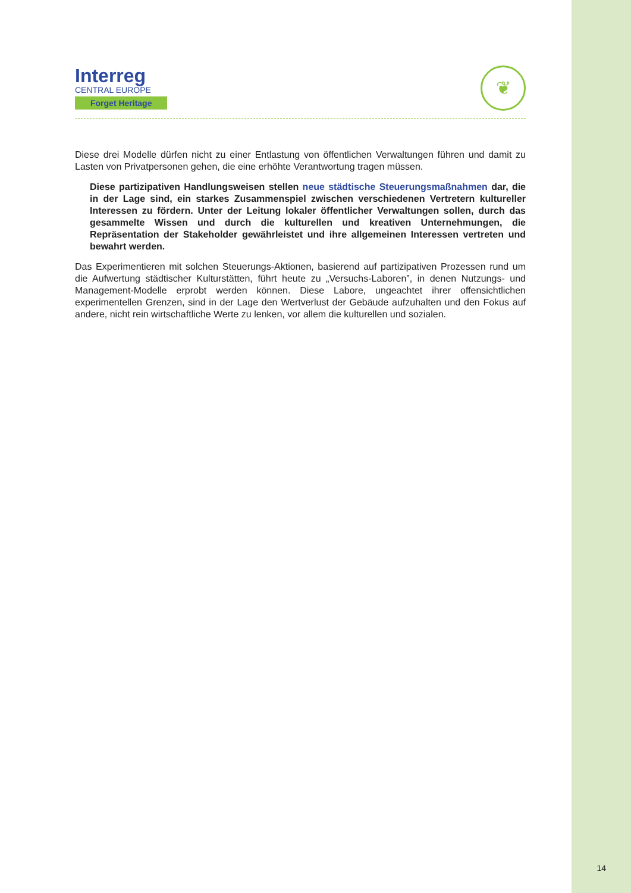Interreg
CENTRAL EUROPE
Forget Heritage
❦
Diese drei Modelle dürfen nicht zu einer Entlastung von öffentlichen Verwaltungen führen und damit zu Lasten von Privatpersonen gehen, die eine erhöhte Verantwortung tragen müssen.
Diese partizipativen Handlungsweisen stellen neue städtische Steuerungsmaßnahmen dar, die in der Lage sind, ein starkes Zusammenspiel zwischen verschiedenen Vertretern kultureller Interessen zu fördern. Unter der Leitung lokaler öffentlicher Verwaltungen sollen, durch das gesammelte Wissen und durch die kulturellen und kreativen Unternehmungen, die Repräsentation der Stakeholder gewährleistet und ihre allgemeinen Interessen vertreten und bewahrt werden.
Das Experimentieren mit solchen Steuerungs-Aktionen, basierend auf partizipativen Prozessen rund um die Aufwertung städtischer Kulturstätten, führt heute zu „Versuchs-Laboren”, in denen Nutzungs- und Management-Modelle erprobt werden können. Diese Labore, ungeachtet ihrer offensichtlichen experimentellen Grenzen, sind in der Lage den Wertverlust der Gebäude aufzuhalten und den Fokus auf andere, nicht rein wirtschaftliche Werte zu lenken, vor allem die kulturellen und sozialen.
14